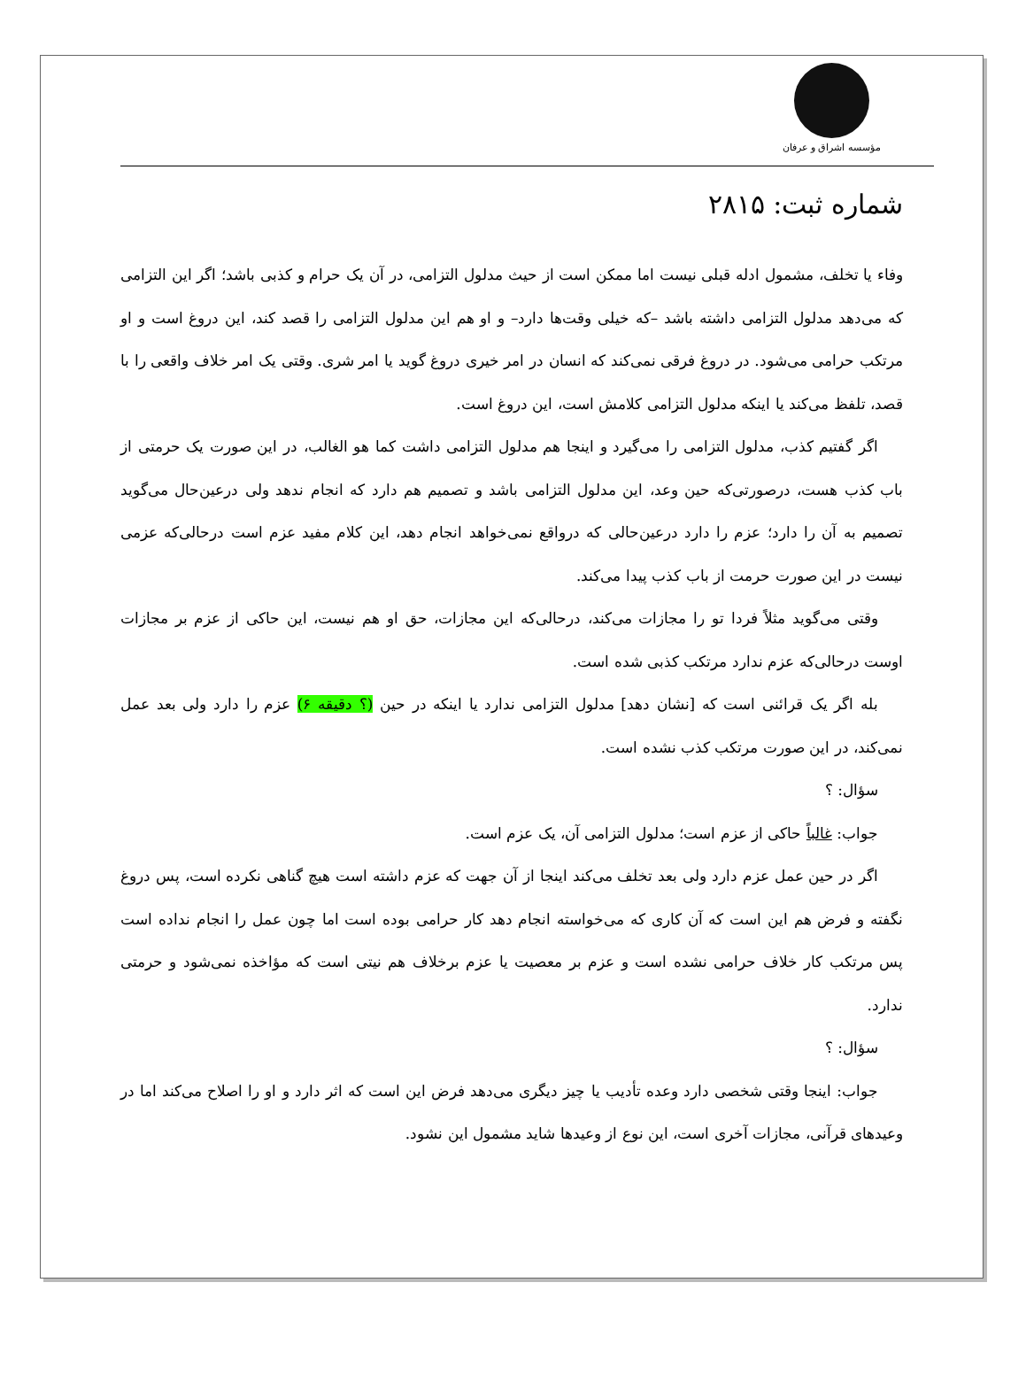مؤسسه اشراق و عرفان
شماره ثبت: ۲۸۱۵
وفاء یا تخلف، مشمول ادله قبلی نیست اما ممکن است از حیث مدلول التزامی، در آن یک حرام و کذبی باشد؛ اگر این التزامی که می‌دهد مدلول التزامی داشته باشد –که خیلی وقت‌ها دارد– و او هم این مدلول التزامی را قصد کند، این دروغ است و او مرتکب حرامی می‌شود. در دروغ فرقی نمی‌کند که انسان در امر خیری دروغ گوید یا امر شری. وقتی یک امر خلاف واقعی را با قصد، تلفظ می‌کند یا اینکه مدلول التزامی کلامش است، این دروغ است.
اگر گفتیم کذب، مدلول التزامی را می‌گیرد و اینجا هم مدلول التزامی داشت کما هو الغالب، در این صورت یک حرمتی از باب کذب هست، درصورتی‌که حین وعد، این مدلول التزامی باشد و تصمیم هم دارد که انجام ندهد ولی درعین‌حال می‌گوید تصمیم به آن را دارد؛ عزم را دارد درعین‌حالی که درواقع نمی‌خواهد انجام دهد، این کلام مفید عزم است درحالی‌که عزمی نیست در این صورت حرمت از باب کذب پیدا می‌کند.
وقتی می‌گوید مثلاً فردا تو را مجازات می‌کند، درحالی‌که این مجازات، حق او هم نیست، این حاکی از عزم بر مجازات اوست درحالی‌که عزم ندارد مرتکب کذبی شده است.
بله اگر یک قرائنی است که [نشان دهد] مدلول التزامی ندارد یا اینکه در حین (؟ دقیقه ۶) عزم را دارد ولی بعد عمل نمی‌کند، در این صورت مرتکب کذب نشده است.
سؤال: ؟
جواب: غالباً حاکی از عزم است؛ مدلول التزامی آن، یک عزم است.
اگر در حین عمل عزم دارد ولی بعد تخلف می‌کند اینجا از آن جهت که عزم داشته است هیچ گناهی نکرده است، پس دروغ نگفته و فرض هم این است که آن کاری که می‌خواسته انجام دهد کار حرامی بوده است اما چون عمل را انجام نداده است پس مرتکب کار خلاف حرامی نشده است و عزم بر معصیت یا عزم برخلاف هم نیتی است که مؤاخذه نمی‌شود و حرمتی ندارد.
سؤال: ؟
جواب: اینجا وقتی شخصی دارد وعده تأدیب یا چیز دیگری می‌دهد فرض این است که اثر دارد و او را اصلاح می‌کند اما در وعیدهای قرآنی، مجازات آخری است، این نوع از وعیدها شاید مشمول این نشود.